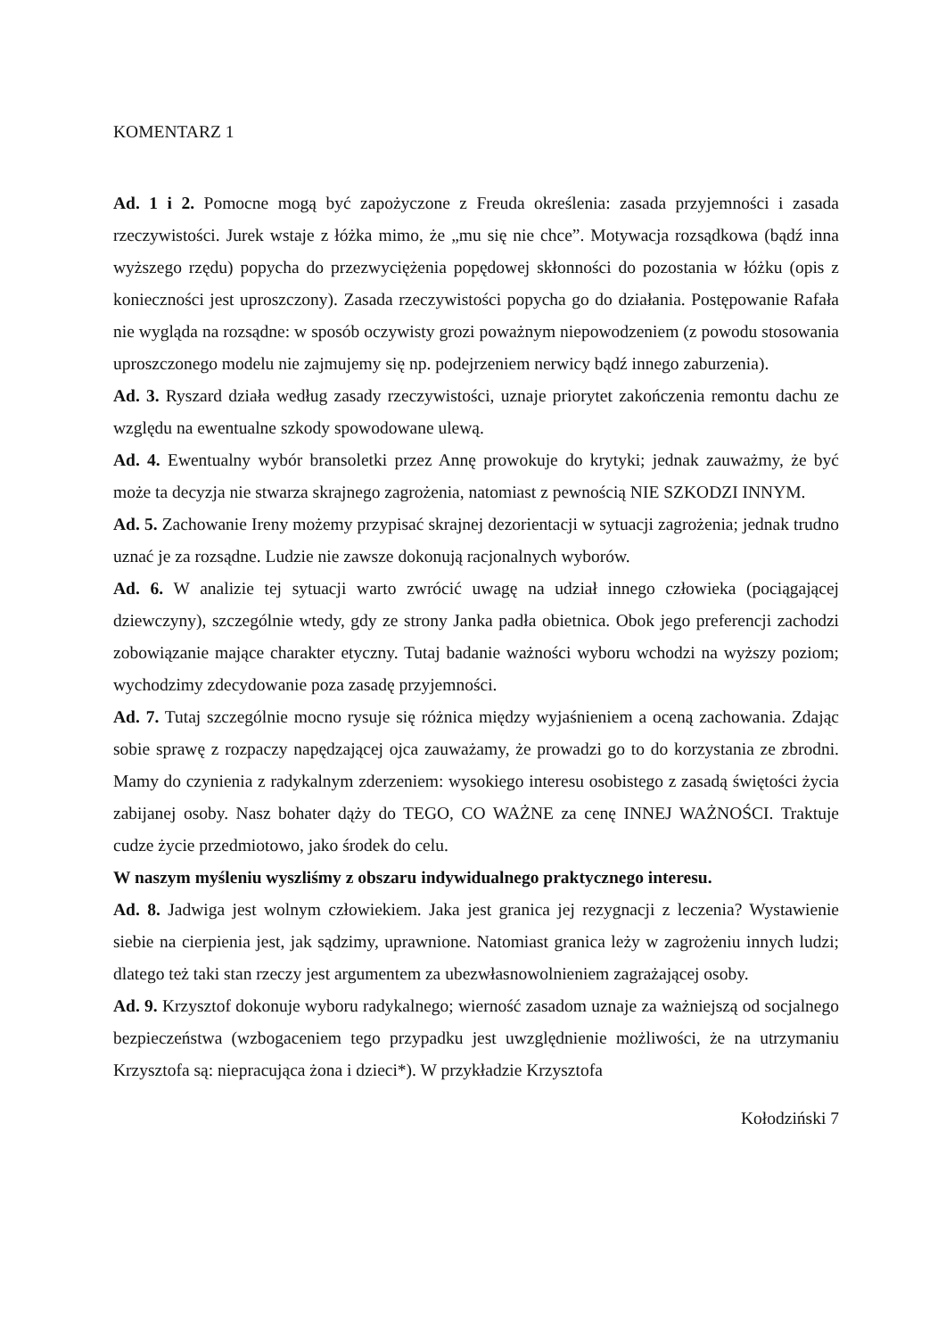KOMENTARZ 1
Ad. 1 i 2. Pomocne mogą być zapożyczone z Freuda określenia: zasada przyjemności i zasada rzeczywistości. Jurek wstaje z łóżka mimo, że „mu się nie chce”. Motywacja rozsądkowa (bądź inna wyższego rzędu) popycha do przezwyciężenia popędowej skłonności do pozostania w łóżku (opis z konieczności jest uproszczony). Zasada rzeczywistości popycha go do działania. Postępowanie Rafała nie wygląda na rozsądne: w sposób oczywisty grozi poważnym niepowodzeniem (z powodu stosowania uproszczonego modelu nie zajmujemy się np. podejrzeniem nerwicy bądź innego zaburzenia).
Ad. 3. Ryszard działa według zasady rzeczywistości, uznaje priorytet zakończenia remontu dachu ze względu na ewentualne szkody spowodowane ulewą.
Ad. 4. Ewentualny wybór bransoletki przez Annę prowokuje do krytyki; jednak zauważmy, że być może ta decyzja nie stwarza skrajnego zagrożenia, natomiast z pewnością NIE SZKODZI INNYM.
Ad. 5. Zachowanie Ireny możemy przypisać skrajnej dezorientacji w sytuacji zagrożenia; jednak trudno uznać je za rozsądne. Ludzie nie zawsze dokonują racjonalnych wyborów.
Ad. 6. W analizie tej sytuacji warto zwrócić uwagę na udział innego człowieka (pociągającej dziewczyny), szczególnie wtedy, gdy ze strony Janka padła obietnica. Obok jego preferencji zachodzi zobowiązanie mające charakter etyczny. Tutaj badanie ważności wyboru wchodzi na wyższy poziom; wychodzimy zdecydowanie poza zasadę przyjemności.
Ad. 7. Tutaj szczególnie mocno rysuje się różnica między wyjaśnieniem a oceną zachowania. Zdając sobie sprawę z rozpaczy napędzającej ojca zauważamy, że prowadzi go to do korzystania ze zbrodni. Mamy do czynienia z radykalnym zderzeniem: wysokiego interesu osobistego z zasadą świętości życia zabijanej osoby. Nasz bohater dąży do TEGO, CO WAŻNE za cenę INNEJ WAŻNOŚCI. Traktuje cudze życie przedmiotowo, jako środek do celu.
W naszym myśleniu wyszliśmy z obszaru indywidualnego praktycznego interesu.
Ad. 8. Jadwiga jest wolnym człowiekiem. Jaka jest granica jej rezygnacji z leczenia? Wystawienie siebie na cierpienia jest, jak sądzimy, uprawnione. Natomiast granica leży w zagrożeniu innych ludzi; dlatego też taki stan rzeczy jest argumentem za ubezwłasnowolnieniem zagrażającej osoby.
Ad. 9. Krzysztof dokonuje wyboru radykalnego; wierność zasadom uznaje za ważniejszą od socjalnego bezpieczeństwa (wzbogaceniem tego przypadku jest uwzględnienie możliwości, że na utrzymaniu Krzysztofa są: niepracująca żona i dzieci*). W przykładzie Krzysztofa
Kołodziński 7